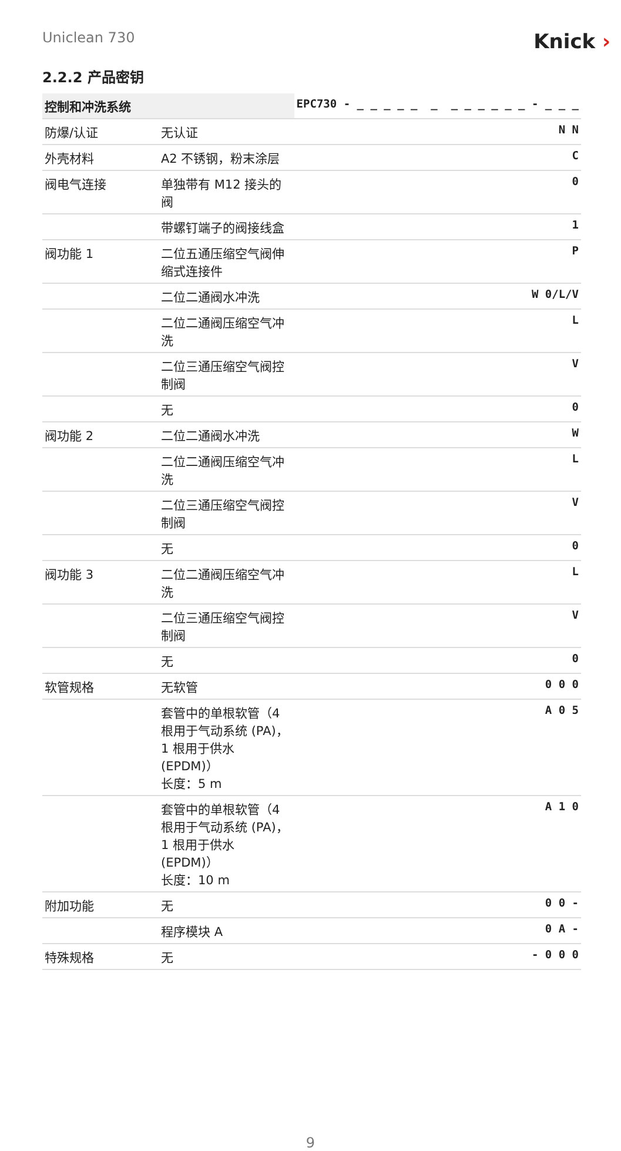Uniclean 730
Knick ›
2.2.2 产品密钥
| 控制和冲洗系统 | | EPC730 - _ _ _ _ _ _ _ _ _ _ _ _ - _ _ _ |
| --- | --- | --- |
| 防爆/认证 | 无认证 | N N |
| 外壳材料 | A2 不锈钢，粉末涂层 | C |
| 阀电气连接 | 单独带有 M12 接头的阀 | 0 |
| | 带螺钉端子的阀接线盒 | 1 |
| 阀功能 1 | 二位五通压缩空气阀伸缩式连接件 | P |
| | 二位二通阀水冲洗 | W 0/L/V |
| | 二位二通阀压缩空气冲洗 | L |
| | 二位三通压缩空气阀控制阀 | V |
| | 无 | 0 |
| 阀功能 2 | 二位二通阀水冲洗 | W |
| | 二位二通阀压缩空气冲洗 | L |
| | 二位三通压缩空气阀控制阀 | V |
| | 无 | 0 |
| 阀功能 3 | 二位二通阀压缩空气冲洗 | L |
| | 二位三通压缩空气阀控制阀 | V |
| | 无 | 0 |
| 软管规格 | 无软管 | 0 0 0 |
| | 套管中的单根软管（4 根用于气动系统 (PA)， 1 根用于供水 (EPDM)） 长度：5 m | A 0 5 |
| | 套管中的单根软管（4 根用于气动系统 (PA)， 1 根用于供水 (EPDM)） 长度：10 m | A 1 0 |
| 附加功能 | 无 | 0 0 - |
| | 程序模块 A | 0 A - |
| 特殊规格 | 无 | - 0 0 0 |
9